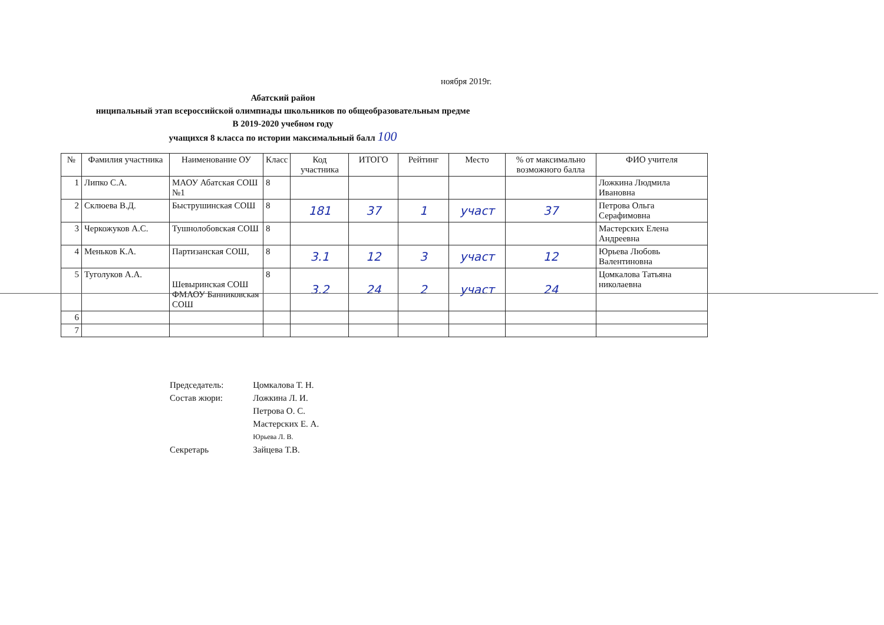ноября 2019г.
Абатский район
ниципальный этап всероссийской олимпиады школьников по общеобразовательным предме
В 2019-2020 учебном году
учащихся 8 класса по истории максимальный балл 100
| № | Фамилия участника | Наименование ОУ | Класс | Код участника | ИТОГО | Рейтинг | Место | % от максимально возможного балла | ФИО учителя |
| --- | --- | --- | --- | --- | --- | --- | --- | --- | --- |
| 1 | Липко С.А. | МАОУ Абатская СОШ №1 | 8 | | | | | | Ложкина Людмила Ивановна |
| 2 | Склюева В.Д. | Быструшинская СОШ | 8 | 181 | 37 | 1 | участ | 37 | Петрова Ольга Серафимовна |
| 3 | Черкожуков А.С. | Тушнолобовская СОШ | 8 | | | | | | Мастерских Елена Андреевна |
| 4 | Меньков К.А. | Партизанская СОШ, | 8 | 3.1 | 12 | 3 | участ | 12 | Юрьева Любовь Валентиновна |
| 5 | Туголуков А.А. | Шевыринская СОШ ФМАОУ Банниковская СОШ | 8 | 3.2 | 24 | 2 | участ | 24 | Цомкалова Татьяна николаевна |
| 6 | | | | | | | | | |
| 7 | | | | | | | | | |
| Председатель: | Цомкалова Т. Н. |
| Состав жюри: | Ложкина Л. И. |
| | Петрова О. С. |
| | Мастерских Е. А. |
| | Юрьева Л. В. |
| Секретарь | Зайцева Т.В. |